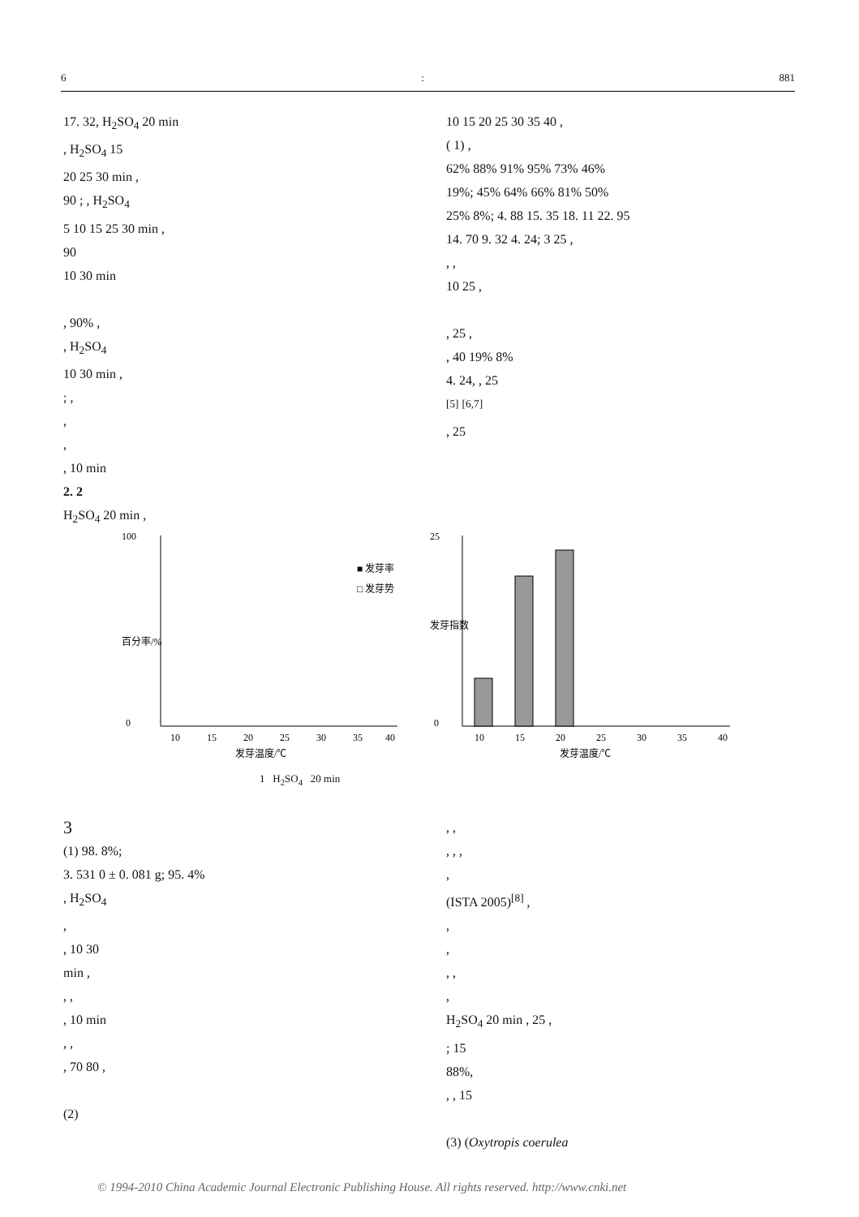6: 881
17. 32, H<sub>2</sub>SO<sub>4</sub> 20 min
, H<sub>2</sub>SO<sub>4</sub> 15
20 25 30 min ,
90 ; , H<sub>2</sub>SO<sub>4</sub>
5 10 15 25 30 min ,
90
10 30 min
, 90% ,
, H<sub>2</sub>SO<sub>4</sub>
10 30 min ,
; ,
,
,
, 10 min
2. 2
H<sub>2</sub>SO<sub>4</sub> 20 min ,
10 15 20 25 30 35 40 ,
( 1) ,
62% 88% 91% 95% 73% 46%
19%; 45% 64% 66% 81% 50%
25% 8%; 4. 88 15. 35 18. 11 22. 95
14. 70 9. 32 4. 24; 3 25 ,
, ,
10 25 ,
, 25 ,
, 40 19% 8%
4. 24, , 25
<sup>[5]</sup> <sup>[6,7]</sup>
, 25
100
0
■ 发芽率
□ 发芽势
10
15
20
25
30
35
40
发芽温度/℃
百分率/%
25
0
10
15
20
25
30
35
40
发芽温度/℃
发芽指数
1 H<sub>2</sub>SO<sub>4</sub> 20 min
3
(1) 98. 8%;
3. 531 0 ± 0. 081 g; 95. 4%
, H<sub>2</sub>SO<sub>4</sub>
,
, 10 30
min ,
, ,
, 10 min
, ,
, 70 80 ,
(2)
, ,
, , ,
,
(ISTA 2005)<sup>[8]</sup> ,
,
,
, ,
,
H<sub>2</sub>SO<sub>4</sub> 20 min , 25 ,
; 15
88%,
, , 15
(3) (Oxytropis coerulea
© 1994-2010 China Academic Journal Electronic Publishing House. All rights reserved. http://www.cnki.net